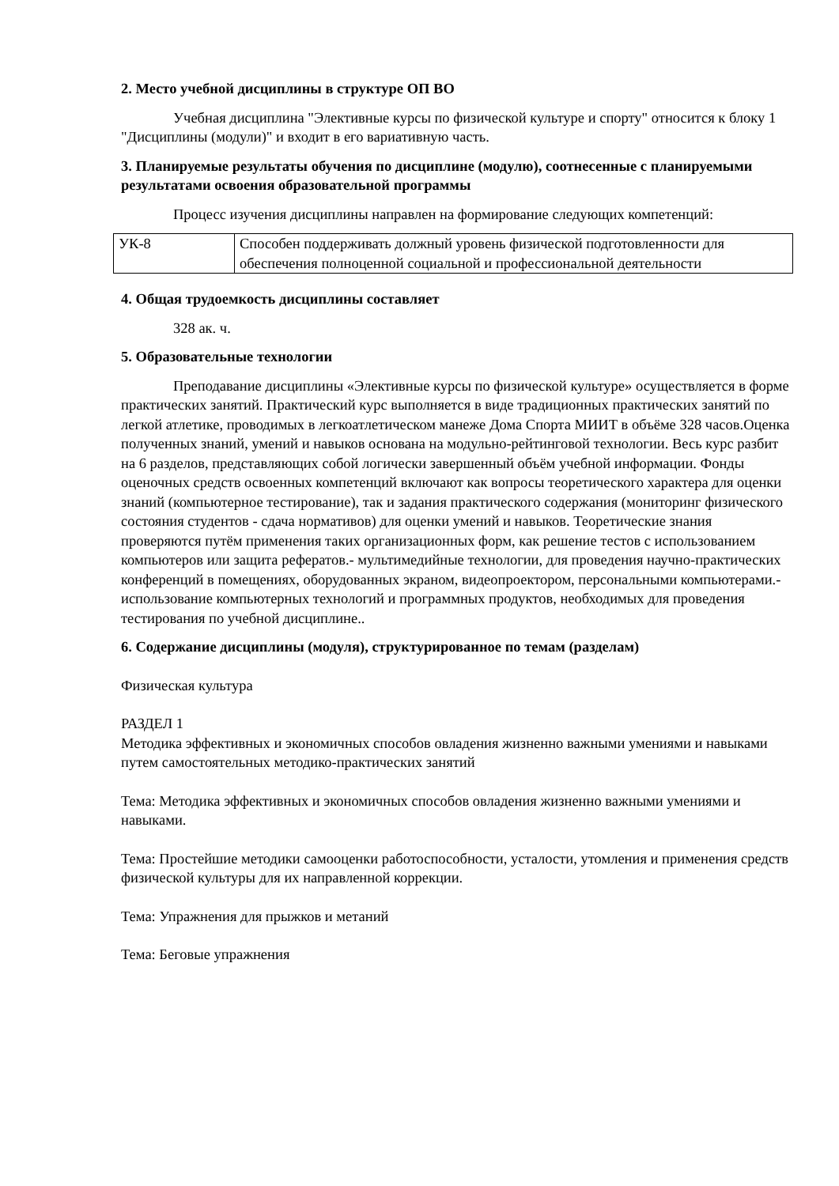2. Место учебной дисциплины в структуре ОП ВО
Учебная дисциплина "Элективные курсы по физической культуре и спорту" относится к блоку 1 "Дисциплины (модули)" и входит в его вариативную часть.
3. Планируемые результаты обучения по дисциплине (модулю), соотнесенные с планируемыми результатами освоения образовательной программы
Процесс изучения дисциплины направлен на формирование следующих компетенций:
| УК-8 | Способен поддерживать должный уровень физической подготовленности для обеспечения полноценной социальной и профессиональной деятельности |
4. Общая трудоемкость дисциплины составляет
328 ак. ч.
5. Образовательные технологии
Преподавание дисциплины «Элективные курсы по физической культуре» осуществляется в форме практических занятий. Практический курс выполняется в виде традиционных практических занятий по легкой атлетике, проводимых в легкоатлетическом манеже Дома Спорта МИИТ в объёме 328 часов.Оценка полученных знаний, умений и навыков основана на модульно-рейтинговой технологии. Весь курс разбит на 6 разделов, представляющих собой логически завершенный объём учебной информации. Фонды оценочных средств освоенных компетенций включают как вопросы теоретического характера для оценки знаний (компьютерное тестирование), так и задания практического содержания (мониторинг физического состояния студентов - сдача нормативов) для оценки умений и навыков. Теоретические знания проверяются путём применения таких организационных форм, как решение тестов с использованием компьютеров или защита рефератов.- мультимедийные технологии, для проведения научно-практических конференций в помещениях, оборудованных экраном, видеопроектором, персональными компьютерами.- использование компьютерных технологий и программных продуктов, необходимых для проведения тестирования по учебной дисциплине..
6. Содержание дисциплины (модуля), структурированное по темам (разделам)
Физическая культура
РАЗДЕЛ 1
Методика эффективных и экономичных способов овладения жизненно важными умениями и навыками путем самостоятельных методико-практических занятий
Тема: Методика эффективных и экономичных способов овладения жизненно важными умениями и навыками.
Тема: Простейшие методики самооценки работоспособности, усталости, утомления и применения средств физической культуры для их направленной коррекции.
Тема: Упражнения для прыжков и метаний
Тема: Беговые упражнения